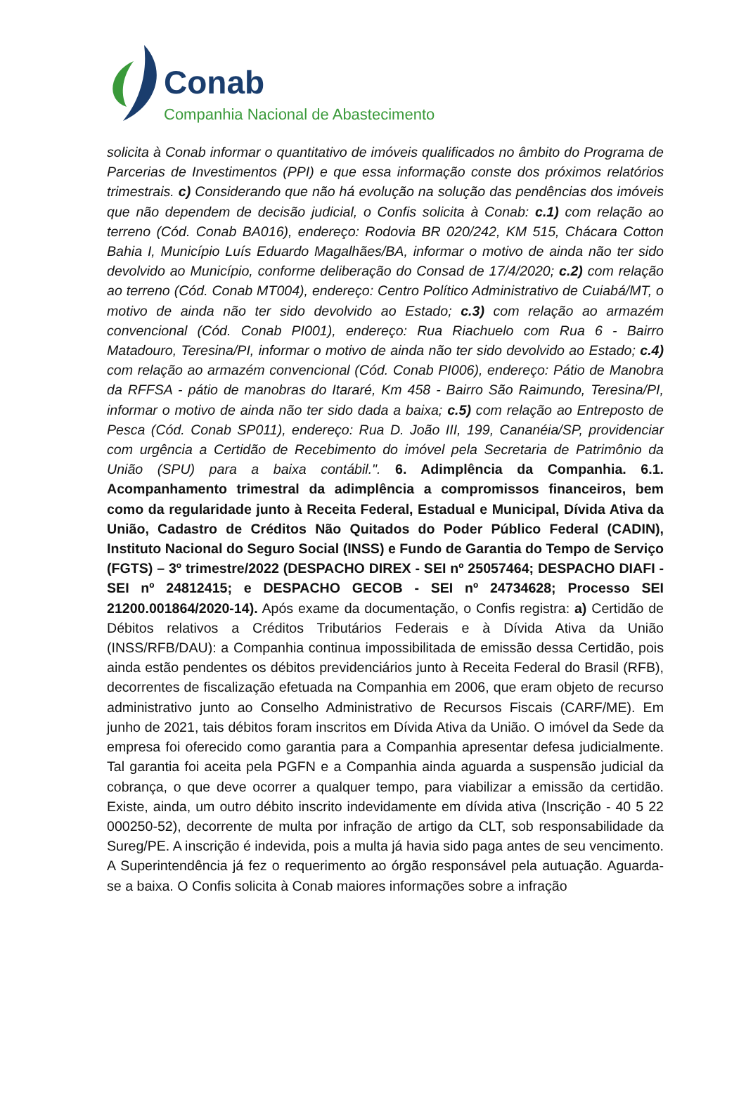Conab
Companhia Nacional de Abastecimento
solicita à Conab informar o quantitativo de imóveis qualificados no âmbito do Programa de Parcerias de Investimentos (PPI) e que essa informação conste dos próximos relatórios trimestrais. c) Considerando que não há evolução na solução das pendências dos imóveis que não dependem de decisão judicial, o Confis solicita à Conab: c.1) com relação ao terreno (Cód. Conab BA016), endereço: Rodovia BR 020/242, KM 515, Chácara Cotton Bahia I, Município Luís Eduardo Magalhães/BA, informar o motivo de ainda não ter sido devolvido ao Município, conforme deliberação do Consad de 17/4/2020; c.2) com relação ao terreno (Cód. Conab MT004), endereço: Centro Político Administrativo de Cuiabá/MT, o motivo de ainda não ter sido devolvido ao Estado; c.3) com relação ao armazém convencional (Cód. Conab PI001), endereço: Rua Riachuelo com Rua 6 - Bairro Matadouro, Teresina/PI, informar o motivo de ainda não ter sido devolvido ao Estado; c.4) com relação ao armazém convencional (Cód. Conab PI006), endereço: Pátio de Manobra da RFFSA - pátio de manobras do Itararé, Km 458 - Bairro São Raimundo, Teresina/PI, informar o motivo de ainda não ter sido dada a baixa; c.5) com relação ao Entreposto de Pesca (Cód. Conab SP011), endereço: Rua D. João III, 199, Cananéia/SP, providenciar com urgência a Certidão de Recebimento do imóvel pela Secretaria de Patrimônio da União (SPU) para a baixa contábil.". 6. Adimplência da Companhia. 6.1. Acompanhamento trimestral da adimplência a compromissos financeiros, bem como da regularidade junto à Receita Federal, Estadual e Municipal, Dívida Ativa da União, Cadastro de Créditos Não Quitados do Poder Público Federal (CADIN), Instituto Nacional do Seguro Social (INSS) e Fundo de Garantia do Tempo de Serviço (FGTS) – 3º trimestre/2022 (DESPACHO DIREX - SEI nº 25057464; DESPACHO DIAFI - SEI nº 24812415; e DESPACHO GECOB - SEI nº 24734628; Processo SEI 21200.001864/2020-14). Após exame da documentação, o Confis registra: a) Certidão de Débitos relativos a Créditos Tributários Federais e à Dívida Ativa da União (INSS/RFB/DAU): a Companhia continua impossibilitada de emissão dessa Certidão, pois ainda estão pendentes os débitos previdenciários junto à Receita Federal do Brasil (RFB), decorrentes de fiscalização efetuada na Companhia em 2006, que eram objeto de recurso administrativo junto ao Conselho Administrativo de Recursos Fiscais (CARF/ME). Em junho de 2021, tais débitos foram inscritos em Dívida Ativa da União. O imóvel da Sede da empresa foi oferecido como garantia para a Companhia apresentar defesa judicialmente. Tal garantia foi aceita pela PGFN e a Companhia ainda aguarda a suspensão judicial da cobrança, o que deve ocorrer a qualquer tempo, para viabilizar a emissão da certidão. Existe, ainda, um outro débito inscrito indevidamente em dívida ativa (Inscrição - 40 5 22 000250-52), decorrente de multa por infração de artigo da CLT, sob responsabilidade da Sureg/PE. A inscrição é indevida, pois a multa já havia sido paga antes de seu vencimento. A Superintendência já fez o requerimento ao órgão responsável pela autuação. Aguarda-se a baixa. O Confis solicita à Conab maiores informações sobre a infração